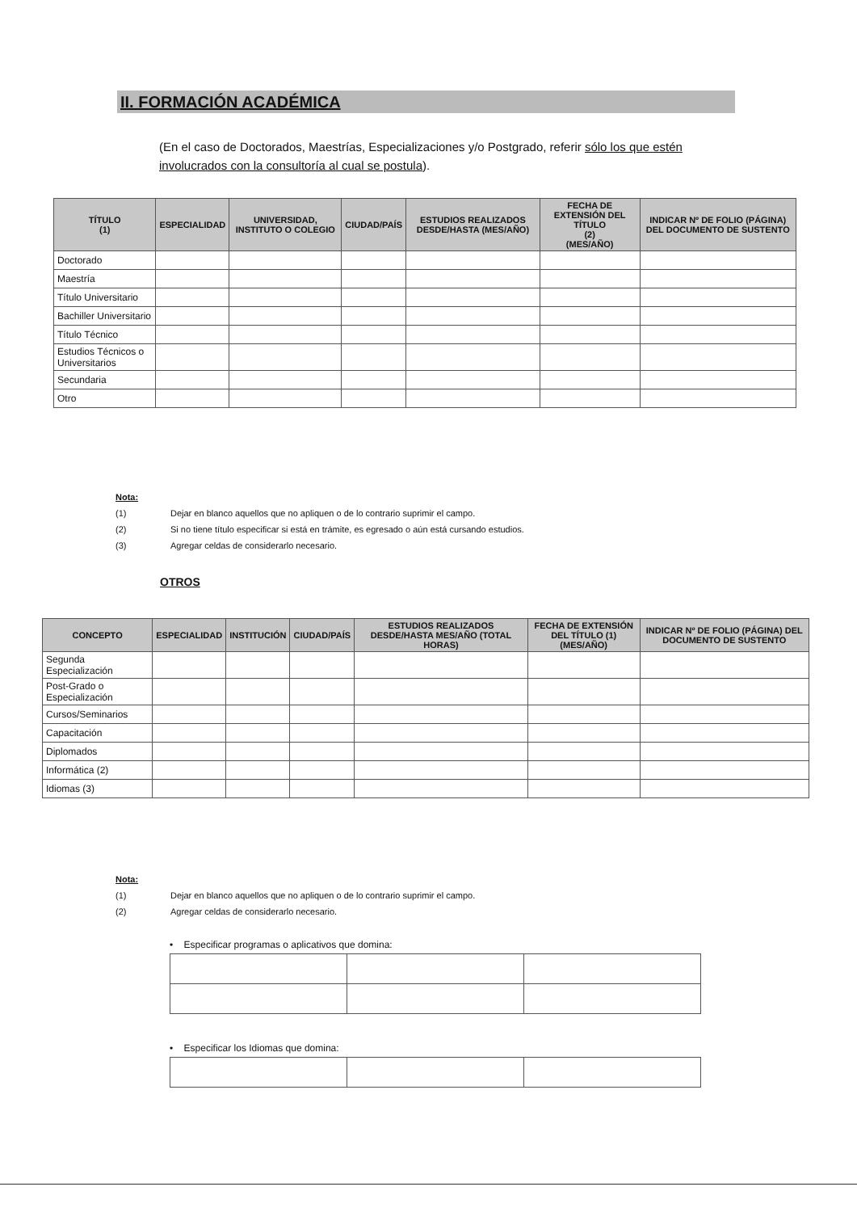II. FORMACIÓN ACADÉMICA
(En el caso de Doctorados, Maestrías, Especializaciones y/o Postgrado, referir sólo los que estén involucrados con la consultoría al cual se postula).
| TÍTULO (1) | ESPECIALIDAD | UNIVERSIDAD, INSTITUTO O COLEGIO | CIUDAD/PAÍS | ESTUDIOS REALIZADOS DESDE/HASTA (MES/AÑO) | FECHA DE EXTENSIÓN DEL TÍTULO (2) (MES/AÑO) | INDICAR Nº DE FOLIO (PÁGINA) DEL DOCUMENTO DE SUSTENTO |
| --- | --- | --- | --- | --- | --- | --- |
| Doctorado | | | | | | |
| Maestría | | | | | | |
| Título Universitario | | | | | | |
| Bachiller Universitario | | | | | | |
| Título Técnico | | | | | | |
| Estudios Técnicos o Universitarios | | | | | | |
| Secundaria | | | | | | |
| Otro | | | | | | |
Nota:
(1) Dejar en blanco aquellos que no apliquen o de lo contrario suprimir el campo.
(2) Si no tiene título especificar si está en trámite, es egresado o aún está cursando estudios.
(3) Agregar celdas de considerarlo necesario.
OTROS
| CONCEPTO | ESPECIALIDAD | INSTITUCIÓN | CIUDAD/PAÍS | ESTUDIOS REALIZADOS DESDE/HASTA MES/AÑO (TOTAL HORAS) | FECHA DE EXTENSIÓN DEL TÍTULO (1) (MES/AÑO) | INDICAR Nº DE FOLIO (PÁGINA) DEL DOCUMENTO DE SUSTENTO |
| --- | --- | --- | --- | --- | --- | --- |
| Segunda Especialización | | | | | | |
| Post-Grado o Especialización | | | | | | |
| Cursos/Seminarios | | | | | | |
| Capacitación | | | | | | |
| Diplomados | | | | | | |
| Informática (2) | | | | | | |
| Idiomas (3) | | | | | | |
Nota:
(1) Dejar en blanco aquellos que no apliquen o de lo contrario suprimir el campo.
(2) Agregar celdas de considerarlo necesario.
• Especificar programas o aplicativos que domina:
• Especificar los Idiomas que domina: